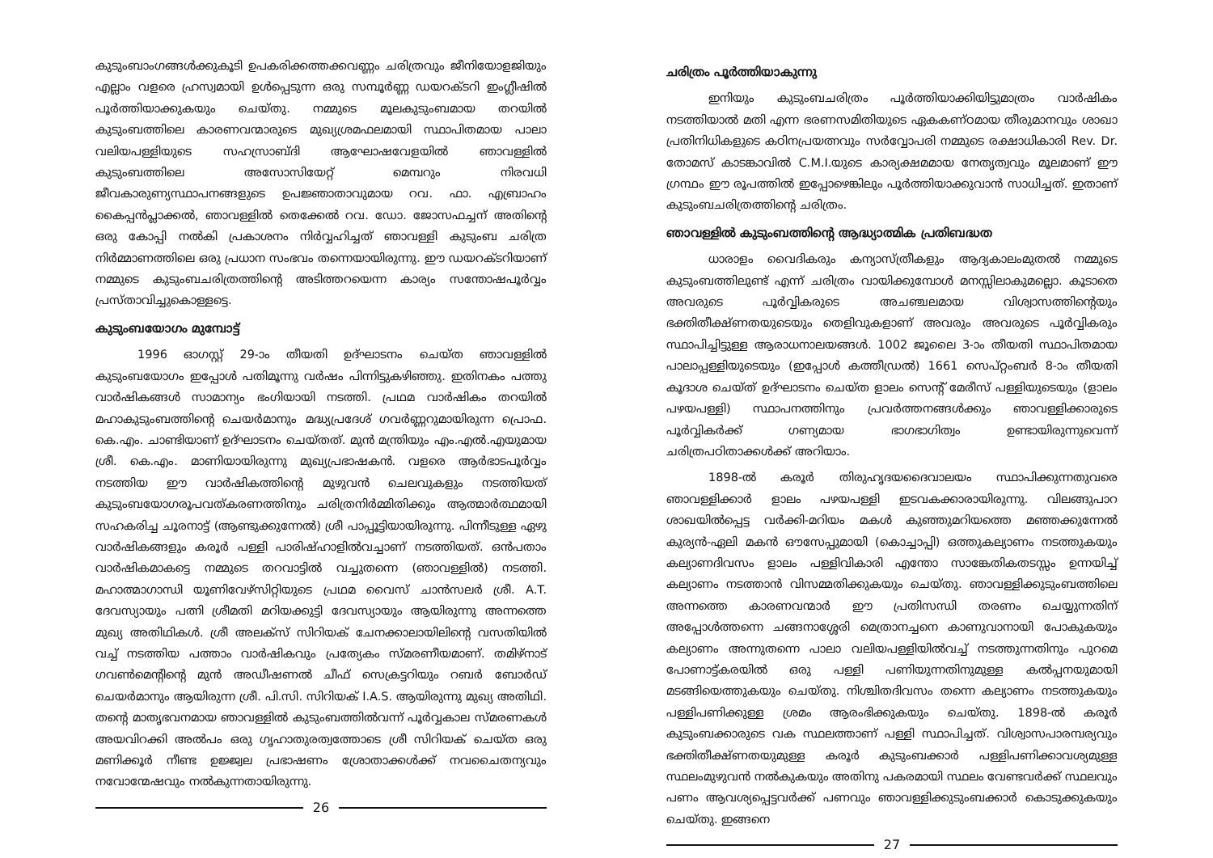കുടുംബാംഗങ്ങൾക്കുകൂടി ഉപകരിക്കത്തക്കവണ്ണം ചരിത്രവും ജീനിയോളജിയും എല്ലാം വളരെ ഹ്രസ്വമായി ഉൾപ്പെടുന്ന ഒരു സമ്പൂർണ്ണ ഡയറക്ടറി ഇംഗ്ലീഷിൽ പൂർത്തിയാക്കുകയും ചെയ്തു. നമ്മുടെ മൂലകുടുംബമായ തറയിൽ കുടുംബത്തിലെ കാരണവന്മാരുടെ മുഖ്യശ്രമഫലമായി സ്ഥാപിതമായ പാലാ വലിയപള്ളിയുടെ സഹസ്രാബ്ദി ആഘോഷവേളയിൽ ഞാവള്ളിൽ കുടുംബത്തിലെ അസോസിയേറ്റ് മെമ്പറും നിരവധി ജീവകാരുണ്യസ്ഥാപനങ്ങളുടെ ഉപജ്ഞാതാവുമായ റവ. ഫാ. എബ്രാഹം കൈപ്പൻപ്ലാക്കൽ, ഞാവള്ളിൽ തെക്കേൽ റവ. ഡോ. ജോസഫച്ചന് അതിന്റെ ഒരു കോപ്പി നൽകി പ്രകാശനം നിർവ്വഹിച്ചത് ഞാവള്ളി കുടുംബ ചരിത്ര നിർമ്മാണത്തിലെ ഒരു പ്രധാന സംഭവം തന്നെയായിരുന്നു. ഈ ഡയറക്ടറിയാണ് നമ്മുടെ കുടുംബചരിത്രത്തിന്റെ അടിത്തറയെന്ന കാര്യം സന്തോഷപൂർവ്വം പ്രസ്താവിച്ചുകൊള്ളട്ടെ.
കുടുംബയോഗം മുമ്പോട്ട്
1996 ഓഗസ്റ്റ് 29-ാം തീയതി ഉദ്ഘാടനം ചെയ്ത ഞാവള്ളിൽ കുടുംബയോഗം ഇപ്പോൾ പതിമൂന്നു വർഷം പിന്നിട്ടുകഴിഞ്ഞു. ഇതിനകം പത്തു വാർഷികങ്ങൾ സാമാന്യം ഭംഗിയായി നടത്തി. പ്രഥമ വാർഷികം തറയിൽ മഹാകുടുംബത്തിന്റെ ചെയർമാനും മദ്ധ്യപ്രദേശ് ഗവർണ്ണറുമായിരുന്ന പ്രൊഫ. കെ.എം. ചാണ്ടിയാണ് ഉദ്ഘാടനം ചെയ്തത്. മുൻ മന്ത്രിയും എം.എൽ.എയുമായ ശ്രീ. കെ.എം. മാണിയായിരുന്നു മുഖ്യപ്രഭാഷകൻ. വളരെ ആർഭാടപൂർവ്വം നടത്തിയ ഈ വാർഷികത്തിന്റെ മുഴുവൻ ചെലവുകളും നടത്തിയത് കുടുംബയോഗരൂപവത്കരണത്തിനും ചരിത്രനിർമ്മിതിക്കും ആത്മാർത്ഥമായി സഹകരിച്ച ചൂരനാട്ട് (ആണ്ടുക്കുന്നേൽ) ശ്രീ പാപ്പൂട്ടിയായിരുന്നു. പിന്നീടുള്ള ഏഴു വാർഷികങ്ങളും കരൂർ പള്ളി പാരിഷ്ഹാളിൽവച്ചാണ് നടത്തിയത്. ഒൻപതാം വാർഷികമാകട്ടെ നമ്മുടെ തറവാട്ടിൽ വച്ചുതന്നെ (ഞാവള്ളിൽ) നടത്തി. മഹാത്മാഗാന്ധി യൂണിവേഴ്സിറ്റിയുടെ പ്രഥമ വൈസ് ചാൻസലർ ശ്രീ. A.T. ദേവസ്യായും പത്നി ശ്രീമതി മറിയക്കുട്ടി ദേവസ്യായും ആയിരുന്നു അന്നത്തെ മുഖ്യ അതിഥികൾ. ശ്രീ അലക്സ് സിറിയക് ചേനക്കാലായിലിന്റെ വസതിയിൽ വച്ച് നടത്തിയ പത്താം വാർഷികവും പ്രത്യേകം സ്മരണീയമാണ്. തമിഴ്നാട് ഗവൺമെന്റിന്റെ മുൻ അഡീഷണൽ ചീഫ് സെക്രട്ടറിയും റബർ ബോർഡ് ചെയർമാനും ആയിരുന്ന ശ്രീ. പി.സി. സിറിയക് I.A.S. ആയിരുന്നു മുഖ്യ അതിഥി. തന്റെ മാതൃഭവനമായ ഞാവള്ളിൽ കുടുംബത്തിൽവന്ന് പൂർവ്വകാല സ്മരണകൾ അയവിറക്കി അൽപം ഒരു ഗൃഹാതുരത്വത്തോടെ ശ്രീ സിറിയക് ചെയ്ത ഒരു മണിക്കൂർ നീണ്ട ഉജ്ജ്വല പ്രഭാഷണം ശ്രോതാക്കൾക്ക് നവചൈതന്യവും നവോന്മേഷവും നൽകുന്നതായിരുന്നു.
26
ചരിത്രം പൂർത്തിയാകുന്നു
ഇനിയും കുടുംബചരിത്രം പൂർത്തിയാക്കിയിട്ടുമാത്രം വാർഷികം നടത്തിയാൽ മതി എന്ന ഭരണസമിതിയുടെ ഏകകണ്ഠമായ തീരുമാനവും ശാഖാ പ്രതിനിധികളുടെ കഠിനപ്രയത്നവും സർവ്വോപരി നമ്മുടെ രക്ഷാധികാരി Rev. Dr. തോമസ് കാടങ്കാവിൽ C.M.I.യുടെ കാര്യക്ഷമമായ നേതൃത്വവും മൂലമാണ് ഈ ഗ്രന്ഥം ഈ രൂപത്തിൽ ഇപ്പോഴെങ്കിലും പൂർത്തിയാക്കുവാൻ സാധിച്ചത്. ഇതാണ് കുടുംബചരിത്രത്തിന്റെ ചരിത്രം.
ഞാവള്ളിൽ കുടുംബത്തിന്റെ ആദ്ധ്യാത്മിക പ്രതിബദ്ധത
ധാരാളം വൈദികരും കന്യാസ്ത്രീകളും ആദ്യകാലംമുതൽ നമ്മുടെ കുടുംബത്തിലുണ്ട് എന്ന് ചരിത്രം വായിക്കുമ്പോൾ മനസ്സിലാകുമല്ലൊ. കൂടാതെ അവരുടെ പൂർവ്വികരുടെ അചഞ്ചലമായ വിശ്വാസത്തിന്റെയും ഭക്തിതീക്ഷ്ണതയുടെയും തെളിവുകളാണ് അവരും അവരുടെ പൂർവ്വികരും സ്ഥാപിച്ചിട്ടുള്ള ആരാധനാലയങ്ങൾ. 1002 ജൂലൈ 3-ാം തീയതി സ്ഥാപിതമായ പാലാപ്പള്ളിയുടെയും (ഇപ്പോൾ കത്തീഡ്രൽ) 1661 സെപ്റ്റംബർ 8-ാം തീയതി കൂദാശ ചെയ്ത് ഉദ്ഘാടനം ചെയ്ത ളാലം സെന്റ് മേരീസ് പള്ളിയുടെയും (ളാലം പഴയപള്ളി) സ്ഥാപനത്തിനും പ്രവർത്തനങ്ങൾക്കും ഞാവള്ളിക്കാരുടെ പൂർവ്വികർക്ക് ഗണ്യമായ ഭാഗഭാഗിത്വം ഉണ്ടായിരുന്നുവെന്ന് ചരിത്രപഠിതാക്കൾക്ക് അറിയാം.
1898-ൽ കരൂർ തിരുഹൃദയദൈവാലയം സ്ഥാപിക്കുന്നതുവരെ ഞാവള്ളിക്കാർ ളാലം പഴയപള്ളി ഇടവകക്കാരായിരുന്നു. വിലങ്ങുപാറ ശാഖയിൽപ്പെട്ട വർക്കി-മറിയം മകൾ കുഞ്ഞുമറിയത്തെ മഞ്ഞക്കുന്നേൽ കുര്യൻ-ഏലി മകൻ ഔസേപ്പുമായി (കൊച്ചാപ്പി) ഒത്തുകല്യാണം നടത്തുകയും കല്യാണദിവസം ളാലം പള്ളിവികാരി എന്തോ സാങ്കേതികതടസ്സം ഉന്നയിച്ച് കല്യാണം നടത്താൻ വിസമ്മതിക്കുകയും ചെയ്തു. ഞാവള്ളിക്കുടുംബത്തിലെ അന്നത്തെ കാരണവന്മാർ ഈ പ്രതിസന്ധി തരണം ചെയ്യുന്നതിന് അപ്പോൾത്തന്നെ ചങ്ങനാശ്ശേരി മെത്രാനച്ചനെ കാണുവാനായി പോകുകയും കല്യാണം അന്നുതന്നെ പാലാ വലിയപള്ളിയിൽവച്ച് നടത്തുന്നതിനും പുറമെ പോണാട്ട്കരയിൽ ഒരു പള്ളി പണിയുന്നതിനുമുള്ള കൽപ്പനയുമായി മടങ്ങിയെത്തുകയും ചെയ്തു. നിശ്ചിതദിവസം തന്നെ കല്യാണം നടത്തുകയും പള്ളിപണിക്കുള്ള ശ്രമം ആരംഭിക്കുകയും ചെയ്തു. 1898-ൽ കരൂർ കുടുംബക്കാരുടെ വക സ്ഥലത്താണ് പള്ളി സ്ഥാപിച്ചത്. വിശ്വാസപാരമ്പര്യവും ഭക്തിതീക്ഷ്ണതയുമുള്ള കരൂർ കുടുംബക്കാർ പള്ളിപണിക്കാവശ്യമുള്ള സ്ഥലംമുഴുവൻ നൽകുകയും അതിനു പകരമായി സ്ഥലം വേണ്ടവർക്ക് സ്ഥലവും പണം ആവശ്യപ്പെട്ടവർക്ക് പണവും ഞാവള്ളിക്കുടുംബക്കാർ കൊടുക്കുകയും ചെയ്തു. ഇങ്ങനെ
27